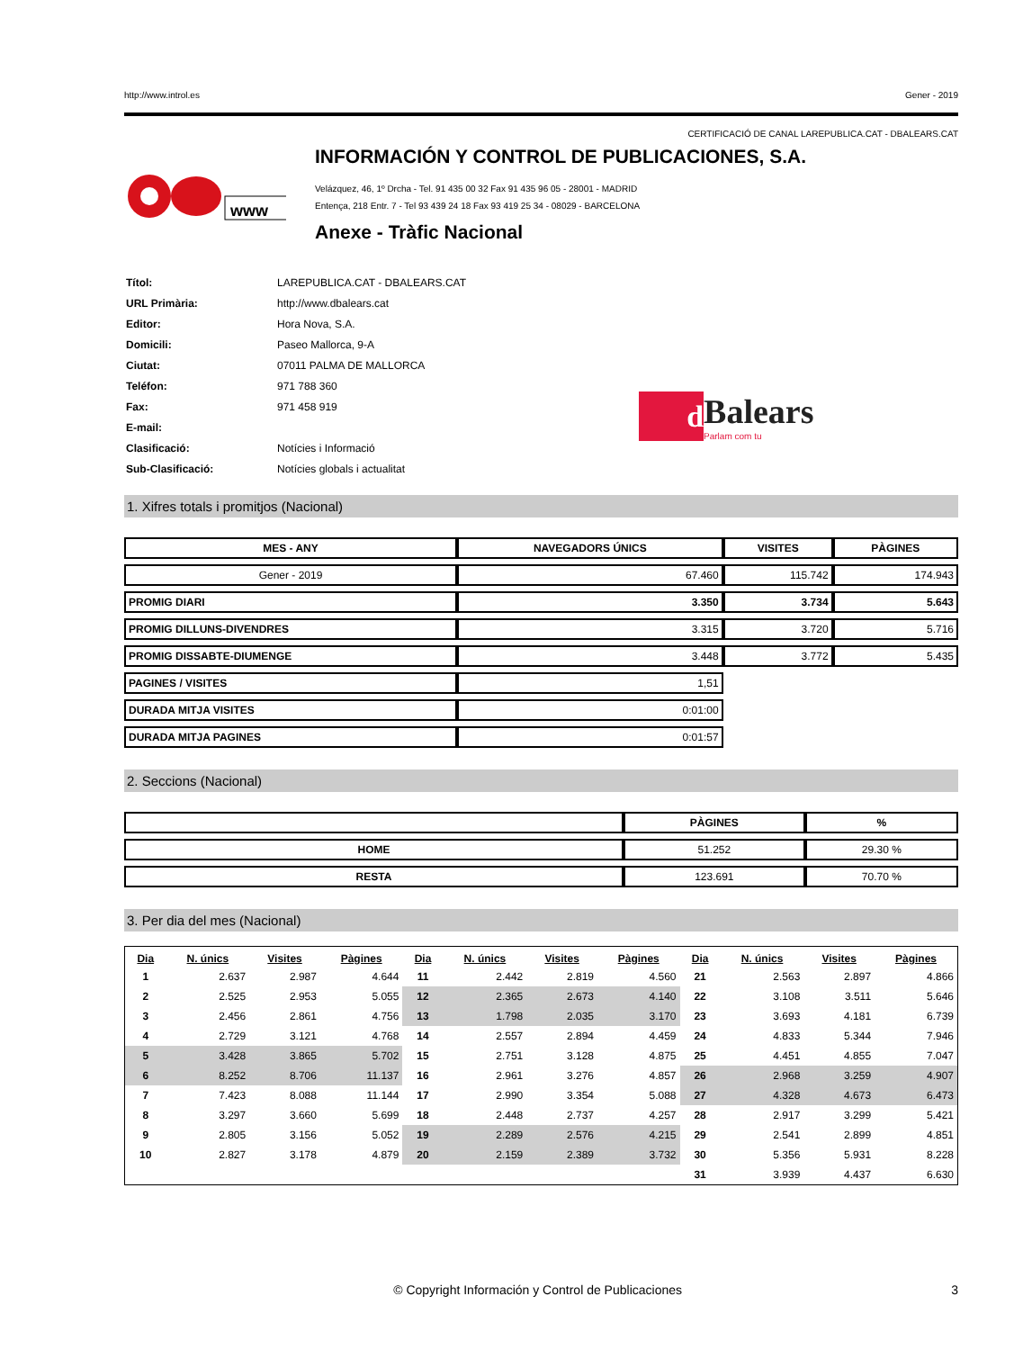http://www.introl.es Gener - 2019
CERTIFICACIÓ DE CANAL LAREPUBLICA.CAT - DBALEARS.CAT
www
INFORMACIÓN Y CONTROL DE PUBLICACIONES, S.A.
Velázquez, 46, 1º Drcha - Tel. 91 435 00 32 Fax 91 435 96 05 - 28001 - MADRID
Entença, 218 Entr. 7 - Tel 93 439 24 18 Fax 93 419 25 34 - 08029 - BARCELONA
Anexe - Tràfic Nacional
| Títol: | LAREPUBLICA.CAT - DBALEARS.CAT |
| URL Primària: | http://www.dbalears.cat |
| Editor: | Hora Nova, S.A. |
| Domicili: | Paseo Mallorca, 9-A |
| Ciutat: | 07011 PALMA DE MALLORCA |
| Teléfon: | 971 788 360 |
| Fax: | 971 458 919 |
| E-mail: | |
| Clasificació: | Notícies i Informació |
| Sub-Clasificació: | Notícies globals i actualitat |
d
Balears
Parlam com tu
1. Xifres totals i promitjos (Nacional)
| MES - ANY | NAVEGADORS ÚNICS | VISITES | PÀGINES |
| --- | --- | --- | --- |
| Gener - 2019 | 67.460 | 115.742 | 174.943 |
| PROMIG DIARI | 3.350 | 3.734 | 5.643 |
| PROMIG DILLUNS-DIVENDRES | 3.315 | 3.720 | 5.716 |
| PROMIG DISSABTE-DIUMENGE | 3.448 | 3.772 | 5.435 |
| PAGINES / VISITES | 1,51 | | |
| DURADA MITJA VISITES | 0:01:00 | | |
| DURADA MITJA PAGINES | 0:01:57 | | |
2. Seccions (Nacional)
| | PÀGINES | % |
| --- | --- | --- |
| HOME | 51.252 | 29.30 % |
| RESTA | 123.691 | 70.70 % |
3. Per dia del mes (Nacional)
| Dia | N. únics | Visites | Pàgines | Dia | N. únics | Visites | Pàgines | Dia | N. únics | Visites | Pàgines |
| --- | --- | --- | --- | --- | --- | --- | --- | --- | --- | --- | --- |
| 1 | 2.637 | 2.987 | 4.644 | 11 | 2.442 | 2.819 | 4.560 | 21 | 2.563 | 2.897 | 4.866 |
| 2 | 2.525 | 2.953 | 5.055 | 12 | 2.365 | 2.673 | 4.140 | 22 | 3.108 | 3.511 | 5.646 |
| 3 | 2.456 | 2.861 | 4.756 | 13 | 1.798 | 2.035 | 3.170 | 23 | 3.693 | 4.181 | 6.739 |
| 4 | 2.729 | 3.121 | 4.768 | 14 | 2.557 | 2.894 | 4.459 | 24 | 4.833 | 5.344 | 7.946 |
| 5 | 3.428 | 3.865 | 5.702 | 15 | 2.751 | 3.128 | 4.875 | 25 | 4.451 | 4.855 | 7.047 |
| 6 | 8.252 | 8.706 | 11.137 | 16 | 2.961 | 3.276 | 4.857 | 26 | 2.968 | 3.259 | 4.907 |
| 7 | 7.423 | 8.088 | 11.144 | 17 | 2.990 | 3.354 | 5.088 | 27 | 4.328 | 4.673 | 6.473 |
| 8 | 3.297 | 3.660 | 5.699 | 18 | 2.448 | 2.737 | 4.257 | 28 | 2.917 | 3.299 | 5.421 |
| 9 | 2.805 | 3.156 | 5.052 | 19 | 2.289 | 2.576 | 4.215 | 29 | 2.541 | 2.899 | 4.851 |
| 10 | 2.827 | 3.178 | 4.879 | 20 | 2.159 | 2.389 | 3.732 | 30 | 5.356 | 5.931 | 8.228 |
| | | | | | | | | 31 | 3.939 | 4.437 | 6.630 |
© Copyright Información y Control de Publicaciones 3